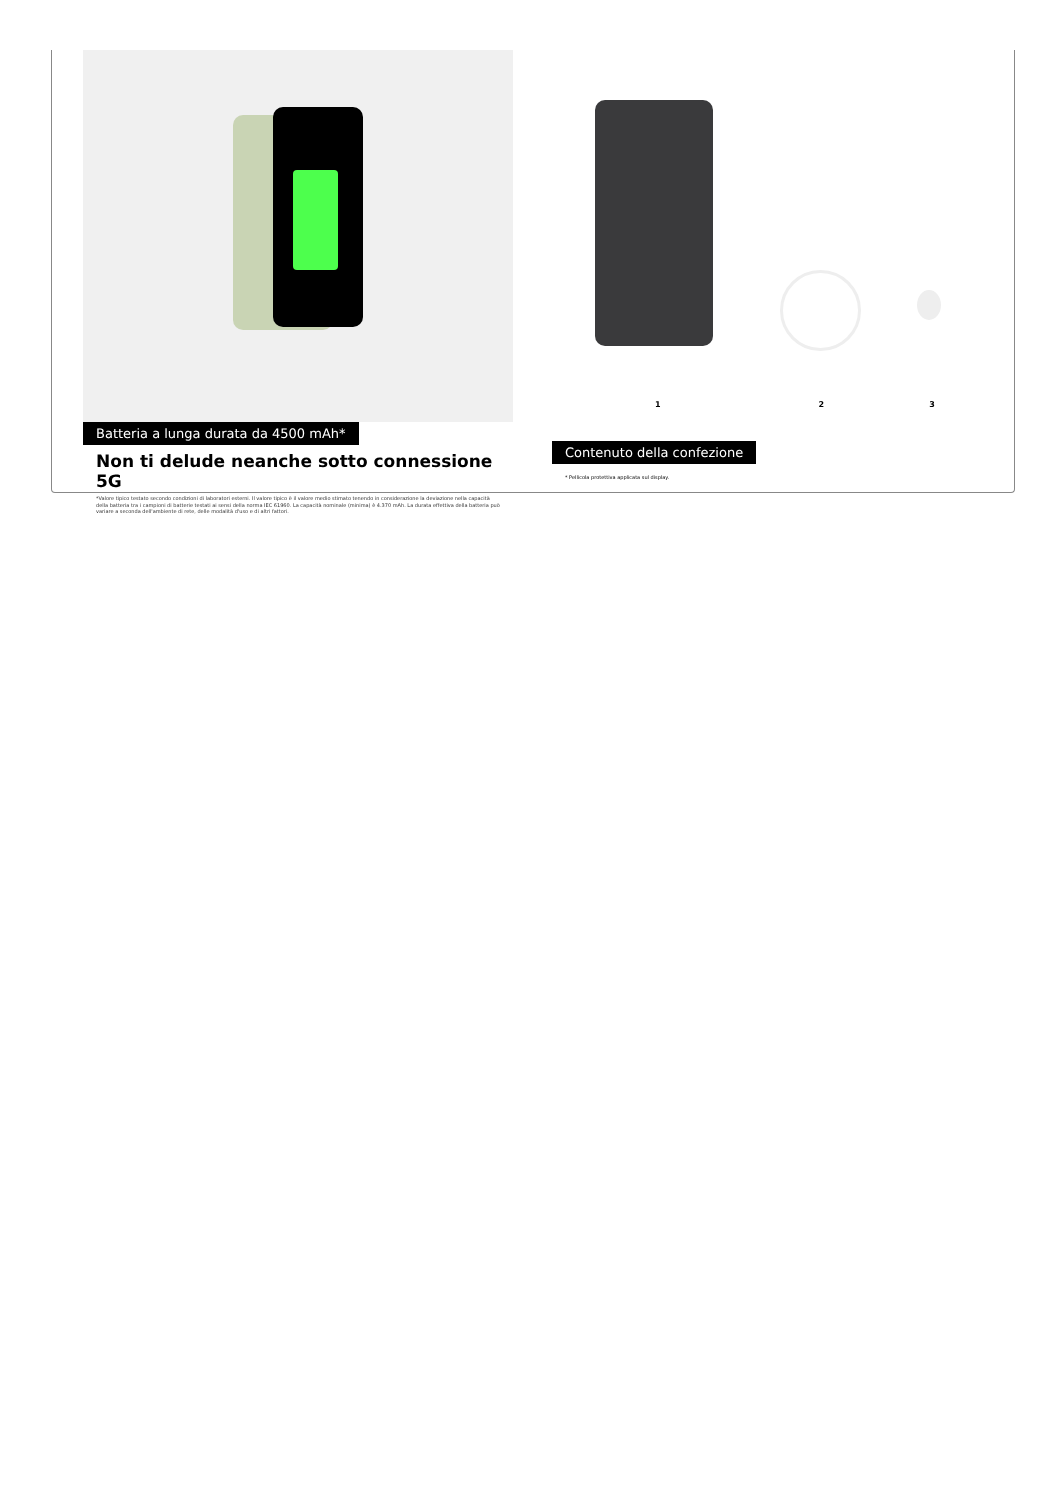Batteria a lunga durata da 4500 mAh*
Non ti delude neanche sotto connessione 5G
*Valore tipico testato secondo condizioni di laboratori esterni. Il valore tipico è il valore medio stimato tenendo in considerazione la deviazione nella capacità della batteria tra i campioni di batterie testati ai sensi della norma IEC 61960. La capacità nominale (minima) è 4.370 mAh. La durata effettiva della batteria può variare a seconda dell'ambiente di rete, delle modalità d'uso e di altri fattori.
1 2 3
Contenuto della confezione
* Pellicola protettiva applicata sul display.